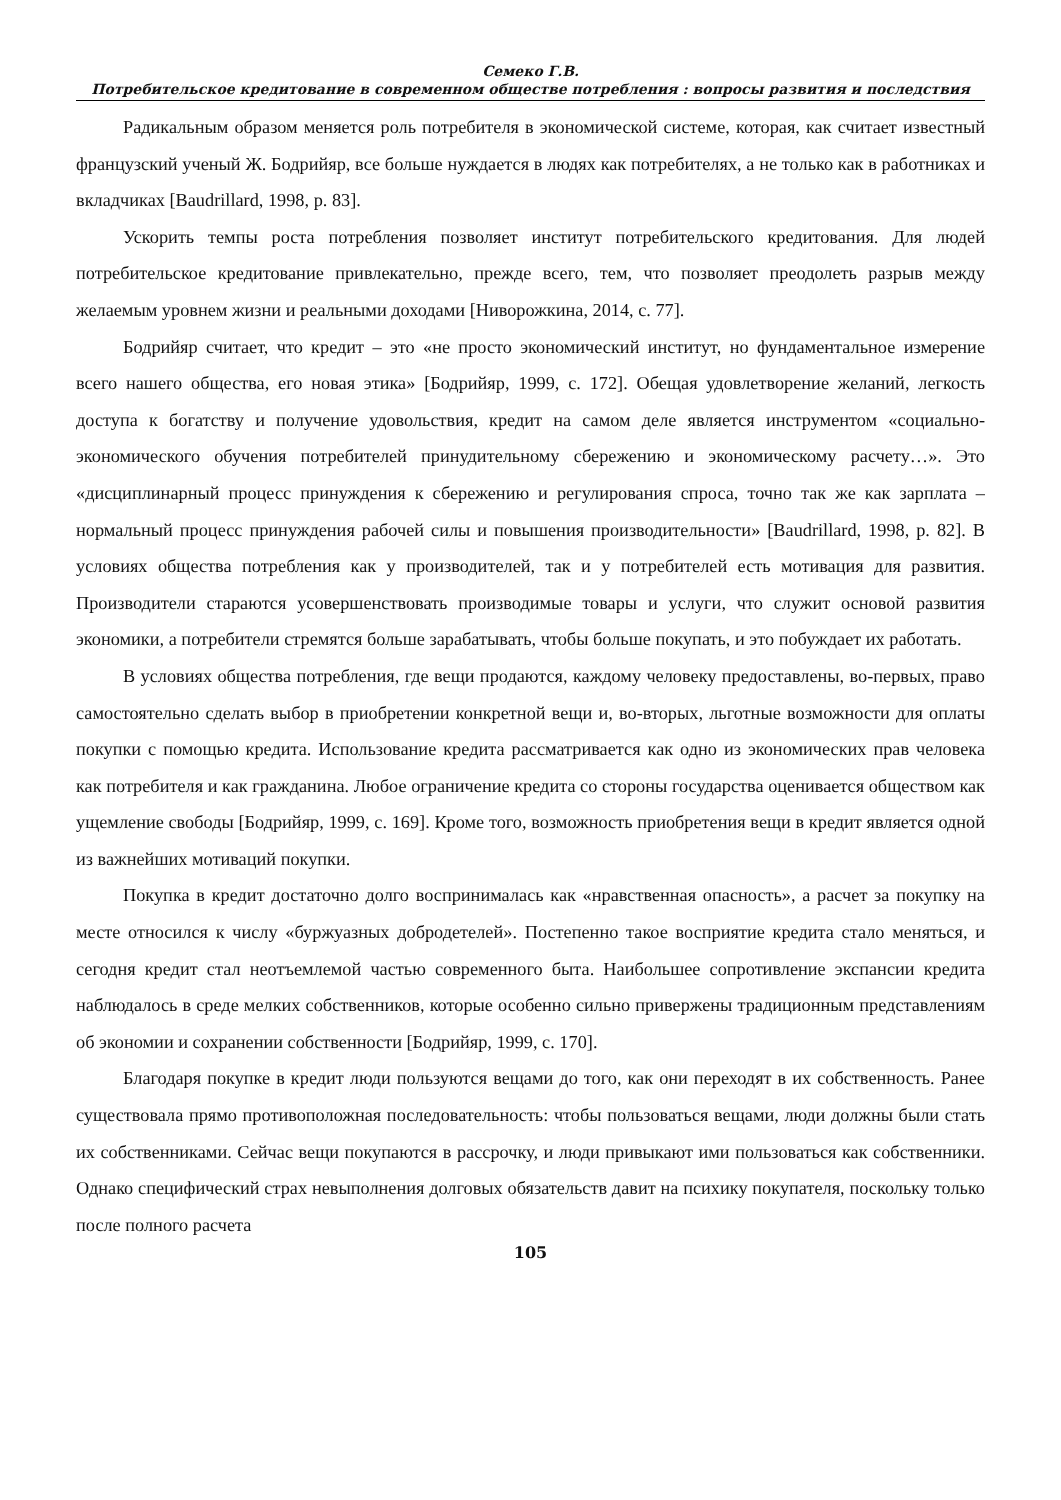Семеко Г.В.
Потребительское кредитование в современном обществе потребления : вопросы развития и последствия
Радикальным образом меняется роль потребителя в экономической системе, которая, как считает известный французский ученый Ж. Бодрийяр, все больше нуждается в людях как потребителях, а не только как в работниках и вкладчиках [Baudrillard, 1998, p. 83].
Ускорить темпы роста потребления позволяет институт потребительского кредитования. Для людей потребительское кредитование привлекательно, прежде всего, тем, что позволяет преодолеть разрыв между желаемым уровнем жизни и реальными доходами [Ниворожкина, 2014, с. 77].
Бодрийяр считает, что кредит – это «не просто экономический институт, но фундаментальное измерение всего нашего общества, его новая этика» [Бодрийяр, 1999, с. 172]. Обещая удовлетворение желаний, легкость доступа к богатству и получение удовольствия, кредит на самом деле является инструментом «социально-экономического обучения потребителей принудительному сбережению и экономическому расчету…». Это «дисциплинарный процесс принуждения к сбережению и регулирования спроса, точно так же как зарплата – нормальный процесс принуждения рабочей силы и повышения производительности» [Baudrillard, 1998, p. 82]. В условиях общества потребления как у производителей, так и у потребителей есть мотивация для развития. Производители стараются усовершенствовать производимые товары и услуги, что служит основой развития экономики, а потребители стремятся больше зарабатывать, чтобы больше покупать, и это побуждает их работать.
В условиях общества потребления, где вещи продаются, каждому человеку предоставлены, во-первых, право самостоятельно сделать выбор в приобретении конкретной вещи и, во-вторых, льготные возможности для оплаты покупки с помощью кредита. Использование кредита рассматривается как одно из экономических прав человека как потребителя и как гражданина. Любое ограничение кредита со стороны государства оценивается обществом как ущемление свободы [Бодрийяр, 1999, с. 169]. Кроме того, возможность приобретения вещи в кредит является одной из важнейших мотиваций покупки.
Покупка в кредит достаточно долго воспринималась как «нравственная опасность», а расчет за покупку на месте относился к числу «буржуазных добродетелей». Постепенно такое восприятие кредита стало меняться, и сегодня кредит стал неотъемлемой частью современного быта. Наибольшее сопротивление экспансии кредита наблюдалось в среде мелких собственников, которые особенно сильно привержены традиционным представлениям об экономии и сохранении собственности [Бодрийяр, 1999, с. 170].
Благодаря покупке в кредит люди пользуются вещами до того, как они переходят в их собственность. Ранее существовала прямо противоположная последовательность: чтобы пользоваться вещами, люди должны были стать их собственниками. Сейчас вещи покупаются в рассрочку, и люди привыкают ими пользоваться как собственники. Однако специфический страх невыполнения долговых обязательств давит на психику покупателя, поскольку только после полного расчета
105